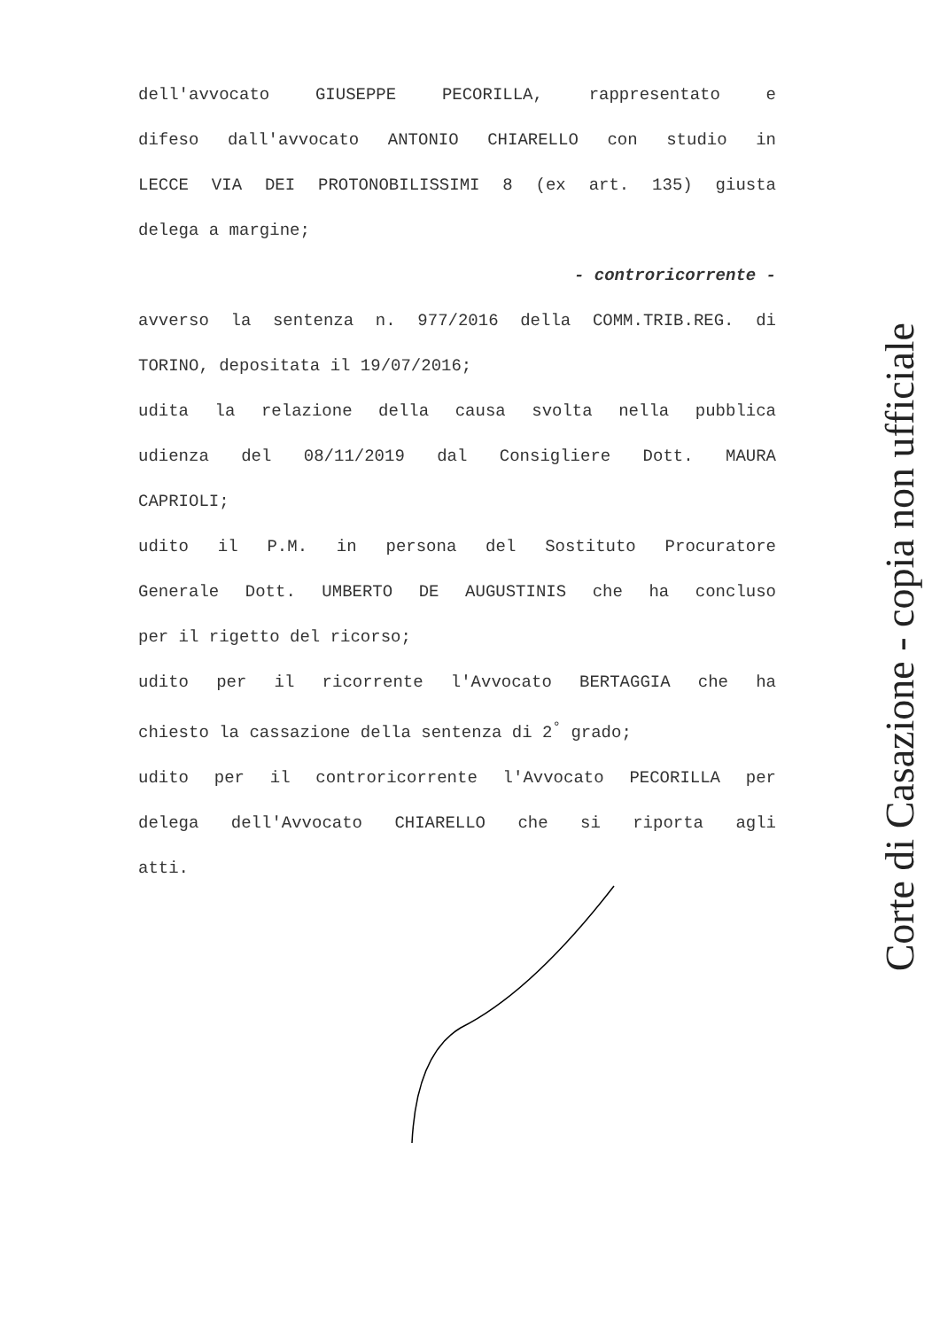dell'avvocato GIUSEPPE PECORILLA, rappresentato e
difeso dall'avvocato ANTONIO CHIARELLO con studio in
LECCE VIA DEI PROTONOBILISSIMI 8 (ex art. 135) giusta
delega a margine;
- controricorrente -
avverso la sentenza n. 977/2016 della COMM.TRIB.REG. di
TORINO, depositata il 19/07/2016;
udita la relazione della causa svolta nella pubblica
udienza del 08/11/2019 dal Consigliere Dott. MAURA
CAPRIOLI;
udito il P.M. in persona del Sostituto Procuratore
Generale Dott. UMBERTO DE AUGUSTINIS che ha concluso
per il rigetto del ricorso;
udito per il ricorrente l'Avvocato BERTAGGIA che ha
chiesto la cassazione della sentenza di 2<sup>°</sup> grado;
udito per il controricorrente l'Avvocato PECORILLA per
delega dell'Avvocato CHIARELLO che si riporta agli
atti.
Corte di Casazione - copia non ufficiale